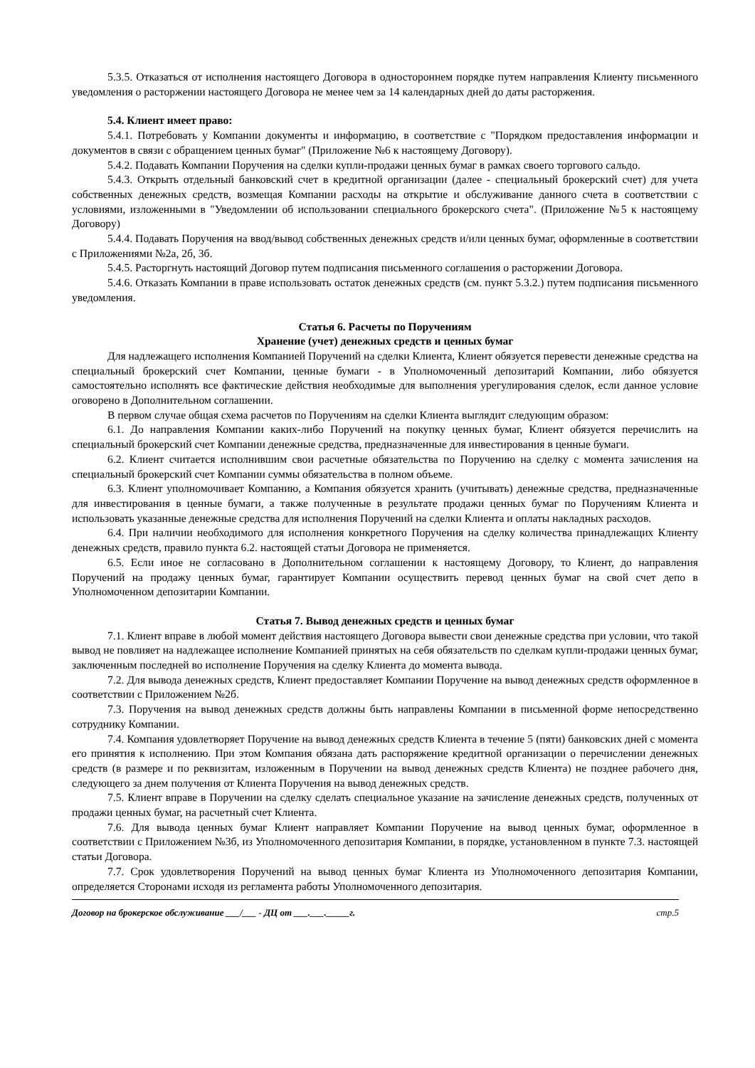5.3.5. Отказаться от исполнения настоящего Договора в одностороннем порядке путем направления Клиенту письменного уведомления о расторжении настоящего Договора не менее чем за 14 календарных дней до даты расторжения.
5.4. Клиент имеет право:
5.4.1. Потребовать у Компании документы и информацию, в соответствие с "Порядком предоставления информации и документов в связи с обращением ценных бумаг" (Приложение №6 к настоящему Договору).
5.4.2. Подавать Компании Поручения на сделки купли-продажи ценных бумаг в рамках своего торгового сальдо.
5.4.3. Открыть отдельный банковский счет в кредитной организации (далее - специальный брокерский счет) для учета собственных денежных средств, возмещая Компании расходы на открытие и обслуживание данного счета в соответствии с условиями, изложенными в "Уведомлении об использовании специального брокерского счета". (Приложение №5 к настоящему Договору)
5.4.4. Подавать Поручения на ввод/вывод собственных денежных средств и/или ценных бумаг, оформленные в соответствии с Приложениями №2а, 2б, 3б.
5.4.5. Расторгнуть настоящий Договор путем подписания письменного соглашения о расторжении Договора.
5.4.6. Отказать Компании в праве использовать остаток денежных средств (см. пункт 5.3.2.) путем подписания письменного уведомления.
Статья 6. Расчеты по Поручениям
Хранение (учет) денежных средств и ценных бумаг
Для надлежащего исполнения Компанией Поручений на сделки Клиента, Клиент обязуется перевести денежные средства на специальный брокерский счет Компании, ценные бумаги - в Уполномоченный депозитарий Компании, либо обязуется самостоятельно исполнять все фактические действия необходимые для выполнения урегулирования сделок, если данное условие оговорено в Дополнительном соглашении.
В первом случае общая схема расчетов по Поручениям на сделки Клиента выглядит следующим образом:
6.1. До направления Компании каких-либо Поручений на покупку ценных бумаг, Клиент обязуется перечислить на специальный брокерский счет Компании денежные средства, предназначенные для инвестирования в ценные бумаги.
6.2. Клиент считается исполнившим свои расчетные обязательства по Поручению на сделку с момента зачисления на специальный брокерский счет Компании суммы обязательства в полном объеме.
6.3. Клиент уполномочивает Компанию, а Компания обязуется хранить (учитывать) денежные средства, предназначенные для инвестирования в ценные бумаги, а также полученные в результате продажи ценных бумаг по Поручениям Клиента и использовать указанные денежные средства для исполнения Поручений на сделки Клиента и оплаты накладных расходов.
6.4. При наличии необходимого для исполнения конкретного Поручения на сделку количества принадлежащих Клиенту денежных средств, правило пункта 6.2. настоящей статьи Договора не применяется.
6.5. Если иное не согласовано в Дополнительном соглашении к настоящему Договору, то Клиент, до направления Поручений на продажу ценных бумаг, гарантирует Компании осуществить перевод ценных бумаг на свой счет депо в Уполномоченном депозитарии Компании.
Статья 7. Вывод денежных средств и ценных бумаг
7.1. Клиент вправе в любой момент действия настоящего Договора вывести свои денежные средства при условии, что такой вывод не повлияет на надлежащее исполнение Компанией принятых на себя обязательств по сделкам купли-продажи ценных бумаг, заключенным последней во исполнение Поручения на сделку Клиента до момента вывода.
7.2. Для вывода денежных средств, Клиент предоставляет Компании Поручение на вывод денежных средств оформленное в соответствии с Приложением №2б.
7.3. Поручения на вывод денежных средств должны быть направлены Компании в письменной форме непосредственно сотруднику Компании.
7.4. Компания удовлетворяет Поручение на вывод денежных средств Клиента в течение 5 (пяти) банковских дней с момента его принятия к исполнению. При этом Компания обязана дать распоряжение кредитной организации о перечислении денежных средств (в размере и по реквизитам, изложенным в Поручении на вывод денежных средств Клиента) не позднее рабочего дня, следующего за днем получения от Клиента Поручения на вывод денежных средств.
7.5. Клиент вправе в Поручении на сделку сделать специальное указание на зачисление денежных средств, полученных от продажи ценных бумаг, на расчетный счет Клиента.
7.6. Для вывода ценных бумаг Клиент направляет Компании Поручение на вывод ценных бумаг, оформленное в соответствии с Приложением №3б, из Уполномоченного депозитария Компании, в порядке, установленном в пункте 7.3. настоящей статьи Договора.
7.7. Срок удовлетворения Поручений на вывод ценных бумаг Клиента из Уполномоченного депозитария Компании, определяется Сторонами исходя из регламента работы Уполномоченного депозитария.
Договор на брокерское обслуживание ___/___ - ДЦ от ___.___._____г. стр.5